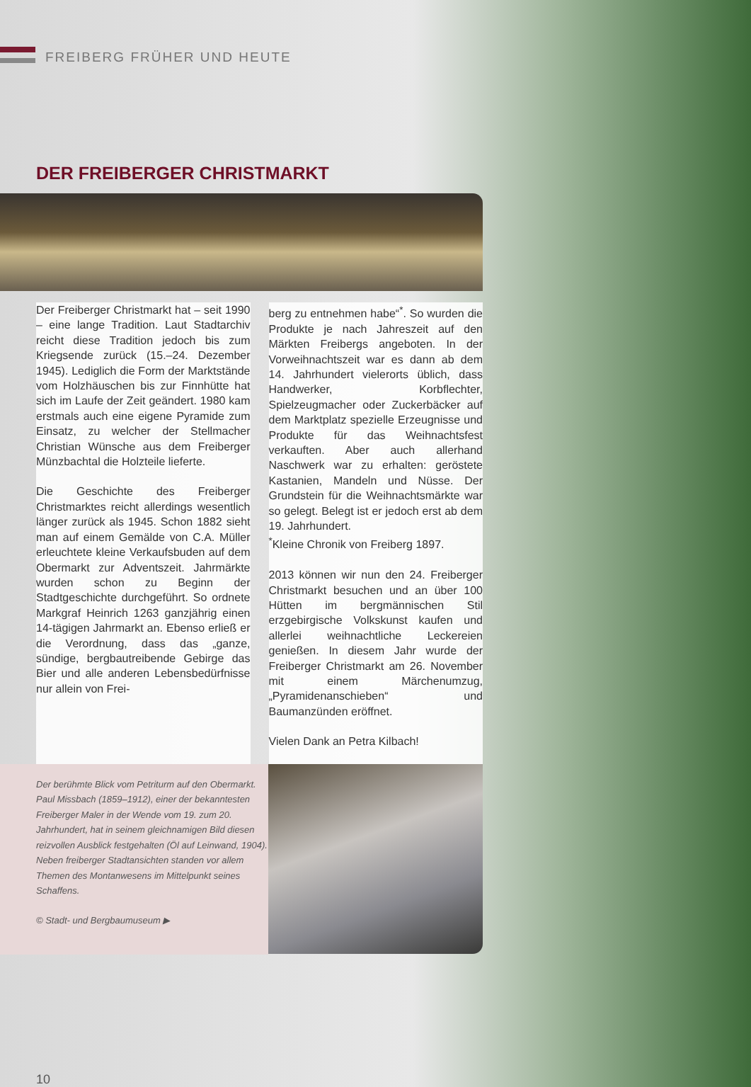FREIBERG FRÜHER UND HEUTE
DER FREIBERGER CHRISTMARKT
Der Freiberger Christmarkt hat – seit 1990 – eine lange Tradition. Laut Stadtarchiv reicht diese Tradition jedoch bis zum Kriegsende zurück (15.–24. Dezember 1945). Lediglich die Form der Marktstände vom Holzhäuschen bis zur Finnhütte hat sich im Laufe der Zeit geändert. 1980 kam erstmals auch eine eigene Pyramide zum Einsatz, zu welcher der Stellmacher Christian Wünsche aus dem Freiberger Münzbachtal die Holzteile lieferte.
Die Geschichte des Freiberger Christmarktes reicht allerdings wesentlich länger zurück als 1945. Schon 1882 sieht man auf einem Gemälde von C.A. Müller erleuchtete kleine Verkaufsbuden auf dem Obermarkt zur Adventszeit. Jahrmärkte wurden schon zu Beginn der Stadtgeschichte durchgeführt. So ordnete Markgraf Heinrich 1263 ganzjährig einen 14-tägigen Jahrmarkt an. Ebenso erließ er die Verordnung, dass das „ganze, sündige, bergbautreibende Gebirge das Bier und alle anderen Lebensbedürfnisse nur allein von Frei-
berg zu entnehmen habe“<sup>*</sup>. So wurden die Produkte je nach Jahreszeit auf den Märkten Freibergs angeboten. In der Vorweihnachtszeit war es dann ab dem 14. Jahrhundert vielerorts üblich, dass Handwerker, Korbflechter, Spielzeugmacher oder Zuckerbäcker auf dem Marktplatz spezielle Erzeugnisse und Produkte für das Weihnachtsfest verkauften. Aber auch allerhand Naschwerk war zu erhalten: geröstete Kastanien, Mandeln und Nüsse. Der Grundstein für die Weihnachtsmärkte war so gelegt. Belegt ist er jedoch erst ab dem 19. Jahrhundert.
<sup>*</sup> Kleine Chronik von Freiberg 1897.
2013 können wir nun den 24. Freiberger Christmarkt besuchen und an über 100 Hütten im bergmännischen Stil erzgebirgische Volkskunst kaufen und allerlei weihnachtliche Leckereien genießen. In diesem Jahr wurde der Freiberger Christmarkt am 26. November mit einem Märchenumzug, „Pyramidenanschieben“ und Baumanzünden eröffnet.
Vielen Dank an Petra Kilbach!
Der berühmte Blick vom Petriturm auf den Obermarkt. Paul Missbach (1859–1912), einer der bekanntesten Freiberger Maler in der Wende vom 19. zum 20. Jahrhundert, hat in seinem gleichnamigen Bild diesen reizvollen Ausblick festgehalten (Öl auf Leinwand, 1904). Neben freiberger Stadtansichten standen vor allem Themen des Montanwesens im Mittelpunkt seines Schaffens.
© Stadt- und Bergbaumuseum ▶
10